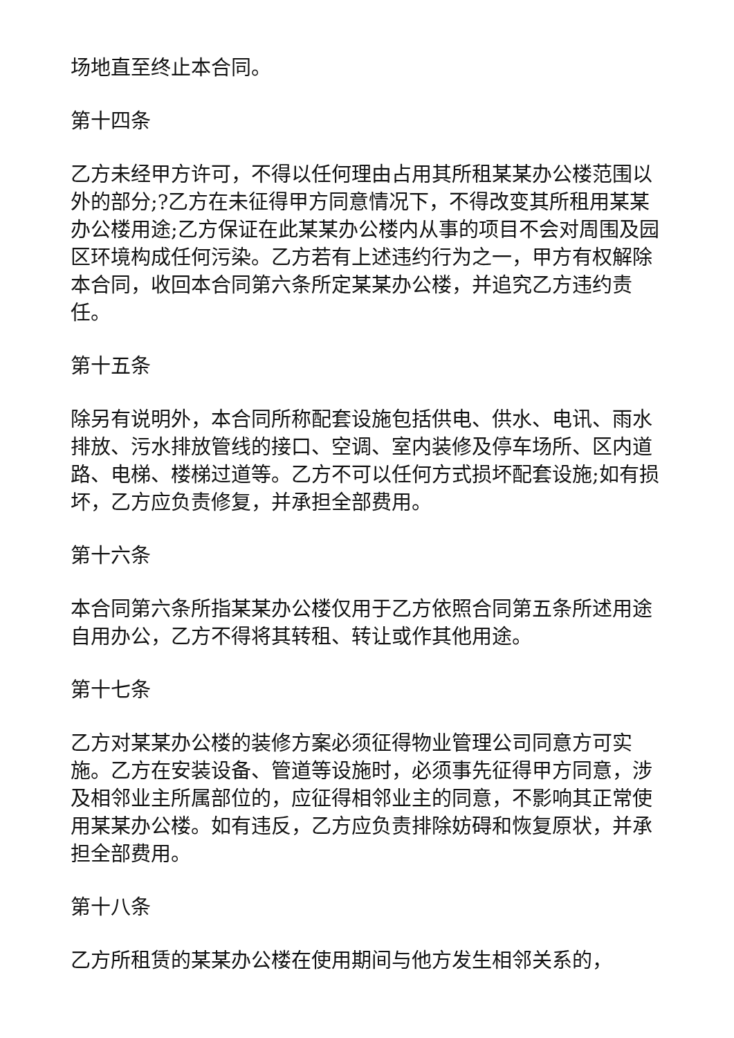场地直至终止本合同。
第十四条
乙方未经甲方许可，不得以任何理由占用其所租某某办公楼范围以外的部分;?乙方在未征得甲方同意情况下，不得改变其所租用某某办公楼用途;乙方保证在此某某办公楼内从事的项目不会对周围及园区环境构成任何污染。乙方若有上述违约行为之一，甲方有权解除本合同，收回本合同第六条所定某某办公楼，并追究乙方违约责任。
第十五条
除另有说明外，本合同所称配套设施包括供电、供水、电讯、雨水排放、污水排放管线的接口、空调、室内装修及停车场所、区内道路、电梯、楼梯过道等。乙方不可以任何方式损坏配套设施;如有损坏，乙方应负责修复，并承担全部费用。
第十六条
本合同第六条所指某某办公楼仅用于乙方依照合同第五条所述用途自用办公，乙方不得将其转租、转让或作其他用途。
第十七条
乙方对某某办公楼的装修方案必须征得物业管理公司同意方可实施。乙方在安装设备、管道等设施时，必须事先征得甲方同意，涉及相邻业主所属部位的，应征得相邻业主的同意，不影响其正常使用某某办公楼。如有违反，乙方应负责排除妨碍和恢复原状，并承担全部费用。
第十八条
乙方所租赁的某某办公楼在使用期间与他方发生相邻关系的，